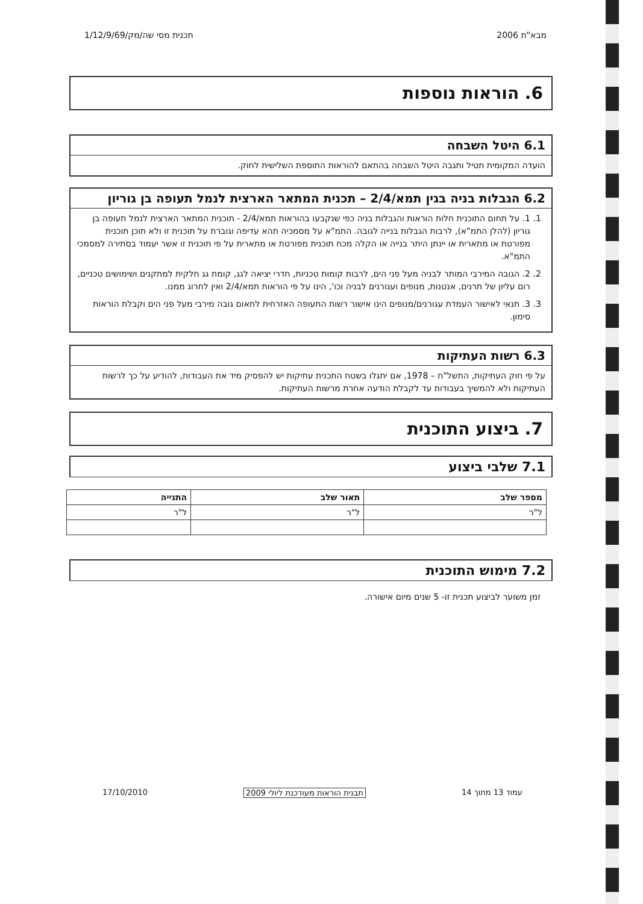מבא"ת 2006 תכנית מסי שה/מק/1/12/9/69
6. הוראות נוספות
6.1 היטל השבחה
הועדה המקומית תטיל ותגבה היטל השבחה בהתאם להוראות התוספת השלישית לחוק.
6.2 הגבלות בניה בגין תמא/2/4 – תכנית המתאר הארצית לנמל תעופה בן גוריון
1. 1. על תחום התוכנית חלות הוראות והגבלות בניה כפי שנקבעו בהוראות תמא/2/4 - תוכנית המתאר הארצית לנמל תעופה בן גוריון (להלן התמ"א), לרבות הגבלות בנייה לגובה. התמ"א על מסמכיה תהא עדיפה וגוברת על תוכנית זו ולא תוכן תוכנית מפורטת או מתארית או יינתן היתר בנייה או הקלה מכח תוכנית מפורטת או מתארית על פי תוכנית זו אשר יעמוד בסתירה למסמכי התמ"א.
2. 2. הגובה המירבי המותר לבניה מעל פני הים, לרבות קומות טכניות, חדרי יציאה לגג, קומת גג חלקית למתקנים ושימושים טכניים, רום עליון של תרנים, אנטנות, מנופים ועגורנים לבניה וכו', הינו על פי הוראות תמא/2/4 ואין לחרוג ממנו.
3. 3. תנאי לאישור העמדת עגורנים/מנופים הינו אישור רשות התעופה האזרחית לתאום גובה מירבי מעל פני הים וקבלת הוראות סימון.
6.3 רשות העתיקות
על פי חוק העתיקות, התשל"ח – 1978, אם יתגלו בשטח התכנית עתיקות יש להפסיק מיד את העבודות, להודיע על כך לרשות העתיקות ולא להמשיך בעבודות עד לקבלת הודעה אחרת מרשות העתיקות.
7. ביצוע התוכנית
7.1 שלבי ביצוע
| מספר שלב | תאור שלב | התנייה |
| --- | --- | --- |
| ל"ר | ל"ר | ל"ר |
7.2 מימוש התוכנית
זמן משוער לביצוע תכנית זו- 5 שנים מיום אישורה.
עמוד 13 מתוך 14 תבנית הוראות מעודכנת ליולי 2009 17/10/2010